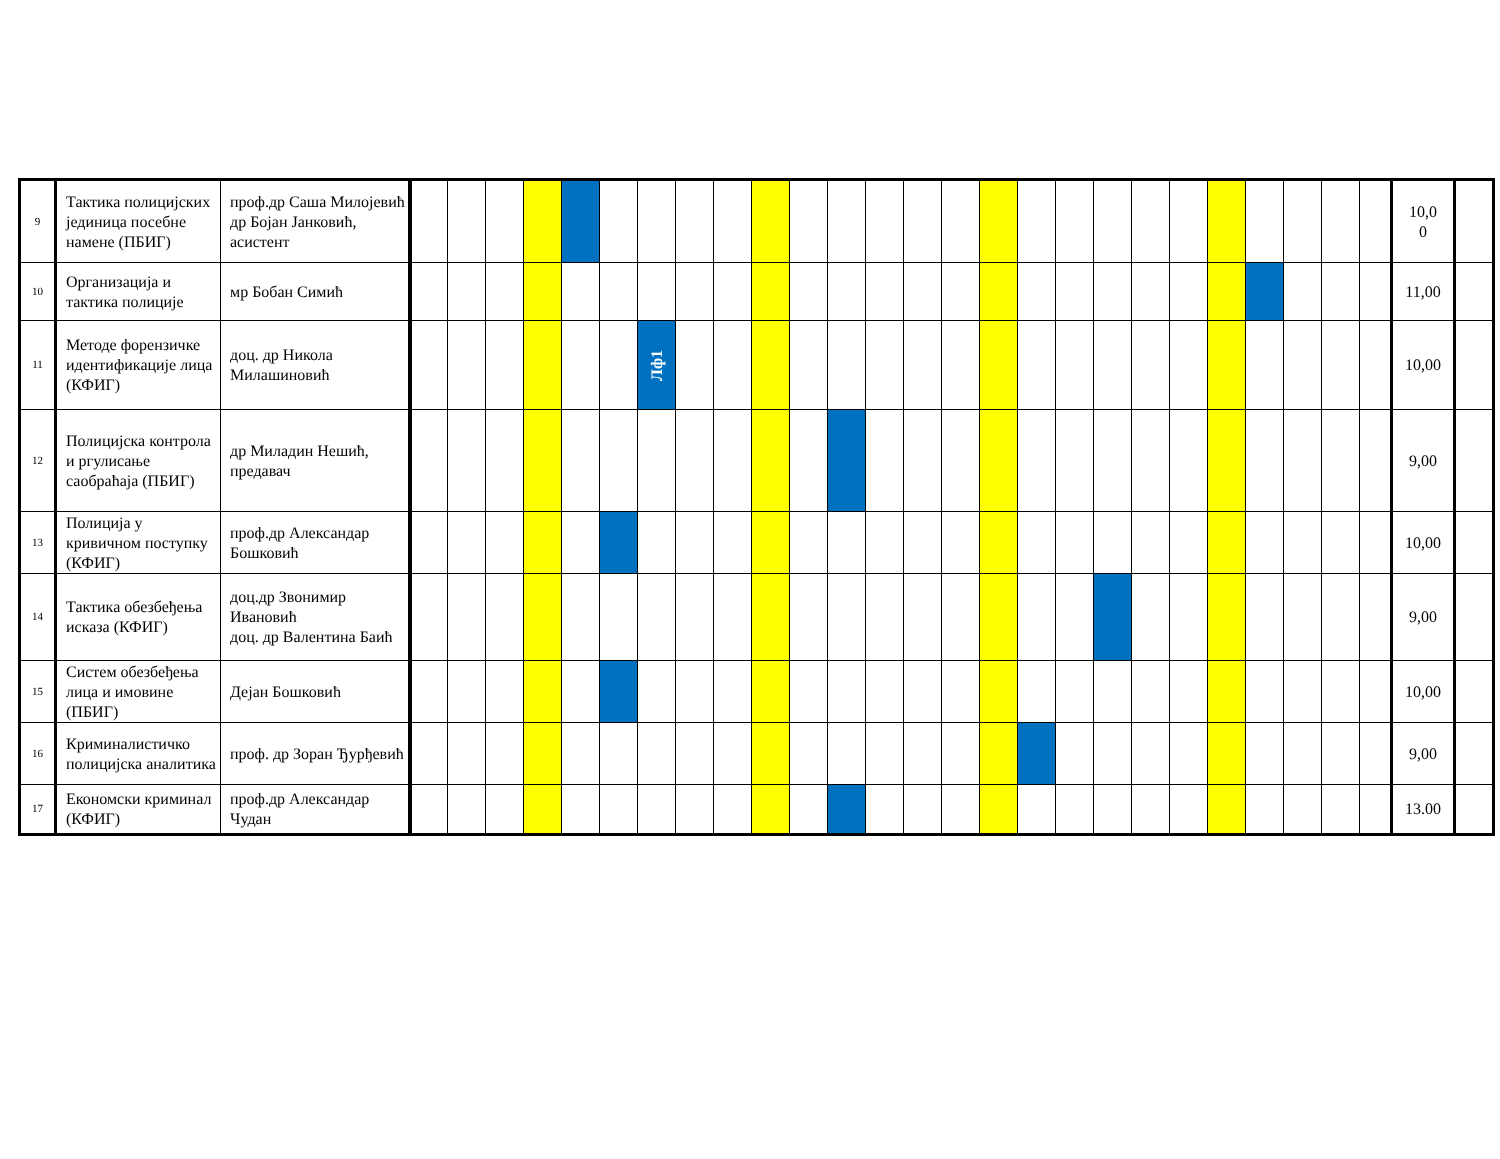| 9 | Тактика полицијских јединица посебне намене (ПБИГ) | проф.др Саша Милојевић др Бојан Јанковић, асистент | | | | | | | | | | | | | | | | | | | | | | | | | | | 10,0 0 | |
| 10 | Организација и тактика полиције | мр Бобан Симић | | | | | | | | | | | | | | | | | | | | | | | | | | | 11,00 | |
| 11 | Методе форензичке идентификације лица (КФИГ) | доц. др Никола Милашиновић | | | | | | | Лф1 | | | | | | | | | | | | | | | | | | | | 10,00 | |
| 12 | Полицијска контрола и ргулисање саобраћаја (ПБИГ) | др Миладин Нешић, предавач | | | | | | | | | | | | | | | | | | | | | | | | | | | 9,00 | |
| 13 | Полиција у кривичном поступку (КФИГ) | проф.др Александар Бошковић | | | | | | | | | | | | | | | | | | | | | | | | | | | 10,00 | |
| 14 | Тактика обезбеђења исказа (КФИГ) | доц.др Звонимир Ивановић доц. др Валентина Баић | | | | | | | | | | | | | | | | | | | | | | | | | | | 9,00 | |
| 15 | Систем обезбеђења лица и имовине (ПБИГ) | Дејан Бошковић | | | | | | | | | | | | | | | | | | | | | | | | | | | 10,00 | |
| 16 | Криминалистичко полицијска аналитика | проф. др Зоран Ђурђевић | | | | | | | | | | | | | | | | | | | | | | | | | | | 9,00 | |
| 17 | Економски криминал (КФИГ) | проф.др Александар Чудан | | | | | | | | | | | | | | | | | | | | | | | | | | | 13.00 | |